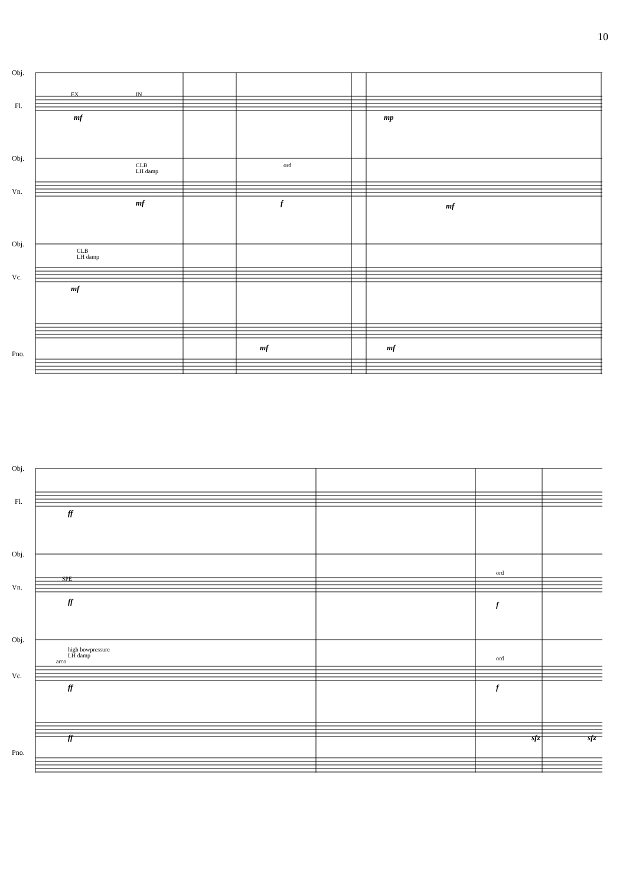10
Obj.
Fl.
Obj.
Vn.
Obj.
Vc.
Pno.
EX
IN
CLB
LH damp
ord
CLB
LH damp
mf
mf
f
mf
mp
mf
mf
mf
Obj.
Fl.
Obj.
Vn.
Obj.
Vc.
Pno.
SPE
high bowpressure
LH damp
arco
ord
ord
ff
ff
ff
ff
f
f
sfz
sfz